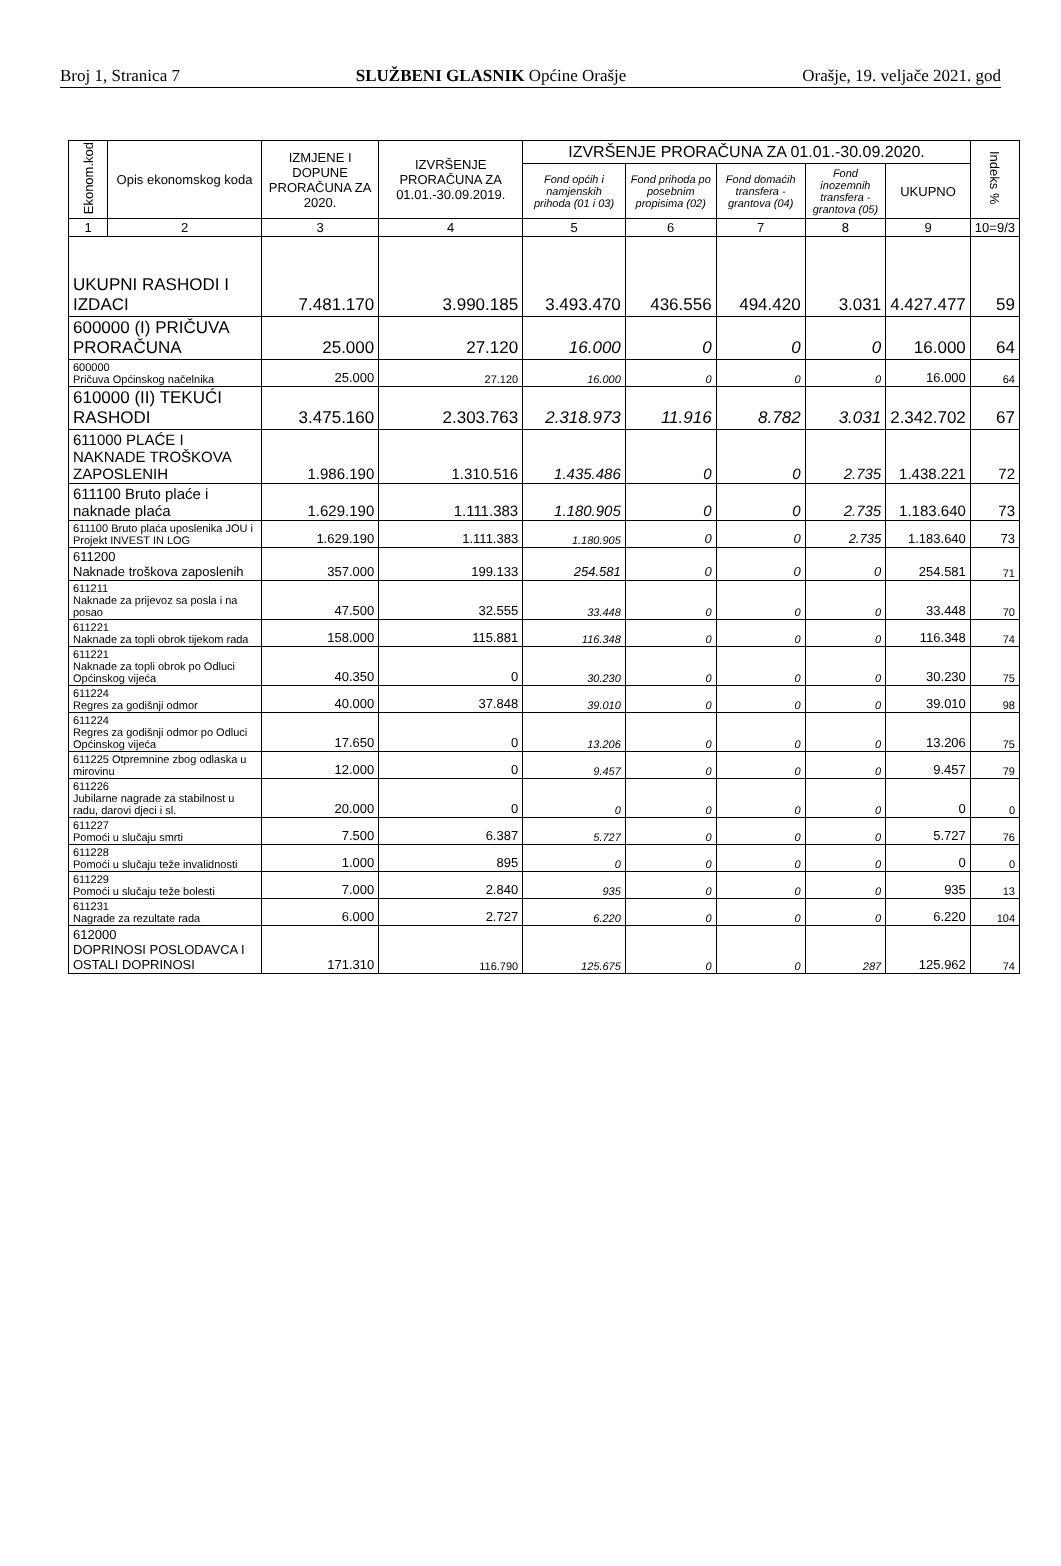Broj 1, Stranica 7 SLUŽBENI GLASNIK Općine Orašje Orašje, 19. veljače 2021. god
| Ekonom.kod | Opis ekonomskog koda | IZMJENE I DOPUNE PRORAČUNA ZA 2020. | IZVRŠENJE PRORAČUNA ZA 01.01.-30.09.2019. | IZVRŠENJE PRORAČUNA ZA 01.01.-30.09.2020. | | | | | Indeks % |
| --- | --- | --- | --- | --- | --- | --- | --- | --- | --- |
| | | | | Fond općih i namjenskih prihoda (01 i 03) | Fond prihoda po posebnim propisima (02) | Fond domaćih transfera - grantova (04) | Fond inozemnih transfera - grantova (05) | UKUPNO | |
| 1 | 2 | 3 | 4 | 5 | 6 | 7 | 8 | 9 | 10=9/3 |
| UKUPNI RASHODI I IZDACI | | 7.481.170 | 3.990.185 | 3.493.470 | 436.556 | 494.420 | 3.031 | 4.427.477 | 59 |
| 600000 (I) PRIČUVA PRORAČUNA | | 25.000 | 27.120 | 16.000 | 0 | 0 | 0 | 16.000 | 64 |
| 600000 Pričuva Općinskog načelnika | | 25.000 | 27.120 | 16.000 | 0 | 0 | 0 | 16.000 | 64 |
| 610000 (II) TEKUĆI RASHODI | | 3.475.160 | 2.303.763 | 2.318.973 | 11.916 | 8.782 | 3.031 | 2.342.702 | 67 |
| 611000 PLAĆE I NAKNADE TROŠKOVA ZAPOSLENIH | | 1.986.190 | 1.310.516 | 1.435.486 | 0 | 0 | 2.735 | 1.438.221 | 72 |
| 611100 Bruto plaće i naknade plaća | | 1.629.190 | 1.111.383 | 1.180.905 | 0 | 0 | 2.735 | 1.183.640 | 73 |
| 611100 Bruto plaća uposlenika JOU i Projekt INVEST IN LOG | | 1.629.190 | 1.111.383 | 1.180.905 | 0 | 0 | 2.735 | 1.183.640 | 73 |
| 611200 Naknade troškova zaposlenih | | 357.000 | 199.133 | 254.581 | 0 | 0 | 0 | 254.581 | 71 |
| 611211 Naknade za prijevoz sa posla i na posao | | 47.500 | 32.555 | 33.448 | 0 | 0 | 0 | 33.448 | 70 |
| 611221 Naknade za topli obrok tijekom rada | | 158.000 | 115.881 | 116.348 | 0 | 0 | 0 | 116.348 | 74 |
| 611221 Naknade za topli obrok po Odluci Općinskog vijeća | | 40.350 | 0 | 30.230 | 0 | 0 | 0 | 30.230 | 75 |
| 611224 Regres za godišnji odmor | | 40.000 | 37.848 | 39.010 | 0 | 0 | 0 | 39.010 | 98 |
| 611224 Regres za godišnji odmor po Odluci Općinskog vijeća | | 17.650 | 0 | 13.206 | 0 | 0 | 0 | 13.206 | 75 |
| 611225 Otpremnine zbog odlaska u mirovinu | | 12.000 | 0 | 9.457 | 0 | 0 | 0 | 9.457 | 79 |
| 611226 Jubilarne nagrade za stabilnost u radu, darovi djeci i sl. | | 20.000 | 0 | 0 | 0 | 0 | 0 | 0 | 0 |
| 611227 Pomoći u slučaju smrti | | 7.500 | 6.387 | 5.727 | 0 | 0 | 0 | 5.727 | 76 |
| 611228 Pomoći u slučaju teže invalidnosti | | 1.000 | 895 | 0 | 0 | 0 | 0 | 0 | 0 |
| 611229 Pomoći u slučaju teže bolesti | | 7.000 | 2.840 | 935 | 0 | 0 | 0 | 935 | 13 |
| 611231 Nagrade za rezultate rada | | 6.000 | 2.727 | 6.220 | 0 | 0 | 0 | 6.220 | 104 |
| 612000 DOPRINOSI POSLODAVCA I OSTALI DOPRINOSI | | 171.310 | 116.790 | 125.675 | 0 | 0 | 287 | 125.962 | 74 |